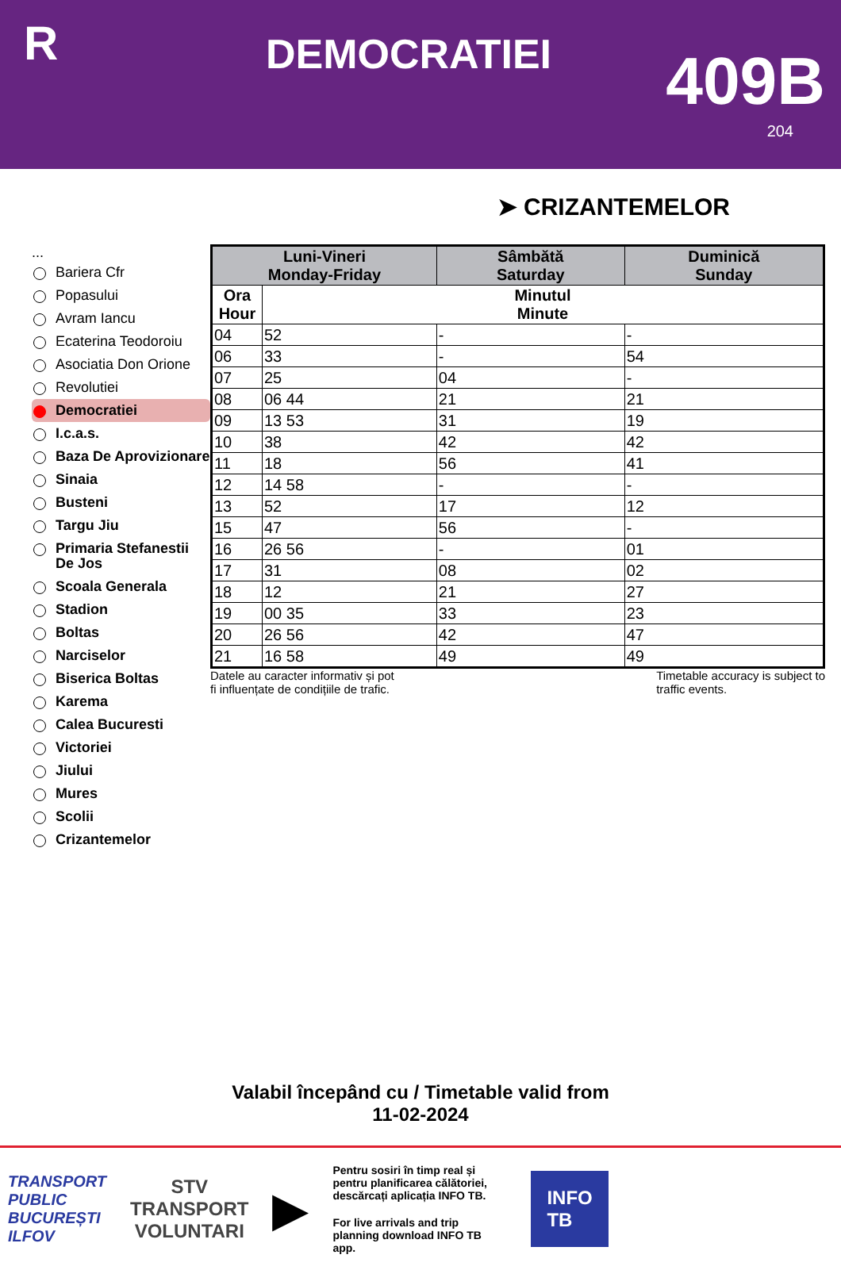R
DEMOCRATIEI
409B
204
➤ CRIZANTEMELOR
...
Bariera Cfr
Popasului
Avram Iancu
Ecaterina Teodoroiu
Asociatia Don Orione
Revolutiei
Democratiei
I.c.a.s.
Baza De Aprovizionare
Sinaia
Busteni
Targu Jiu
Primaria Stefanestii De Jos
Scoala Generala
Stadion
Boltas
Narciselor
Biserica Boltas
Karema
Calea Bucuresti
Victoriei
Jiului
Mures
Scolii
Crizantemelor
| Luni-Vineri Monday-Friday | | Sâmbătă Saturday | Duminică Sunday |
| --- | --- | --- | --- |
| Ora Hour | Minutul Minute | | |
| 04 | 52 | - | - |
| 06 | 33 | - | 54 |
| 07 | 25 | 04 | - |
| 08 | 06 44 | 21 | 21 |
| 09 | 13 53 | 31 | 19 |
| 10 | 38 | 42 | 42 |
| 11 | 18 | 56 | 41 |
| 12 | 14 58 | - | - |
| 13 | 52 | 17 | 12 |
| 15 | 47 | 56 | - |
| 16 | 26 56 | - | 01 |
| 17 | 31 | 08 | 02 |
| 18 | 12 | 21 | 27 |
| 19 | 00 35 | 33 | 23 |
| 20 | 26 56 | 42 | 47 |
| 21 | 16 58 | 49 | 49 |
Datele au caracter informativ și pot
fi influențate de condițiile de trafic.
Timetable accuracy is subject to
traffic events.
Valabil începând cu / Timetable valid from
11-02-2024
TRANSPORT
PUBLIC
BUCUREȘTI
ILFOV
STV
TRANSPORT
VOLUNTARI
▶
Pentru sosiri în timp real și pentru planificarea călătoriei, descărcați aplicația INFO TB.
For live arrivals and trip planning download INFO TB app.
INFO
TB